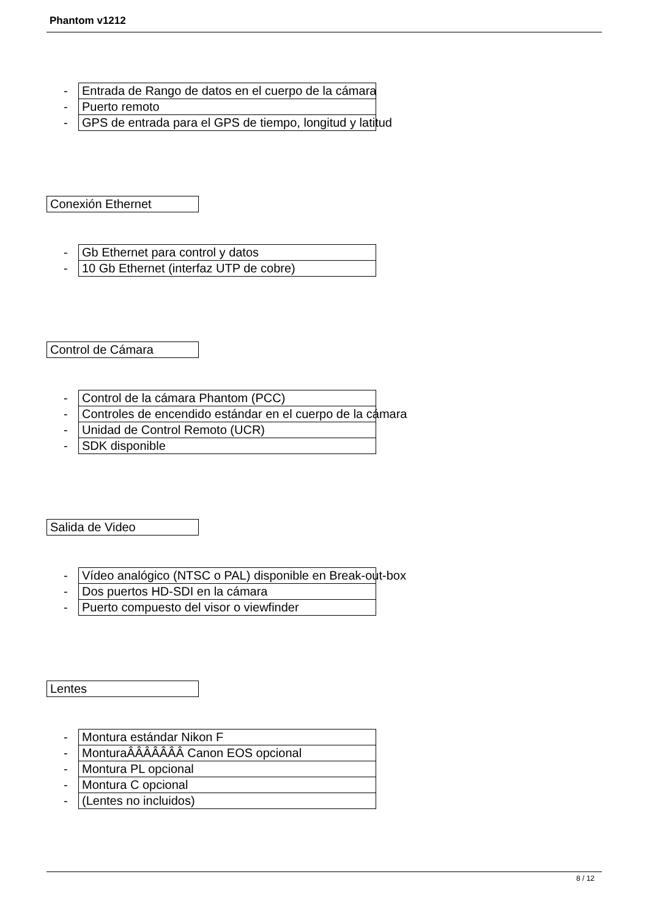Phantom v1212
| - | Entrada de Rango de datos en el cuerpo de la cámara |
| - | Puerto remoto |
| - | GPS de entrada para el GPS de tiempo, longitud y latitud |
Conexión Ethernet
| - | Gb Ethernet para control y datos |
| - | 10 Gb Ethernet (interfaz UTP de cobre) |
Control de Cámara
| - | Control de la cámara Phantom (PCC) |
| - | Controles de encendido estándar en el cuerpo de la cámara |
| - | Unidad de Control Remoto (UCR) |
| - | SDK disponible |
Salida de Video
| - | Vídeo analógico (NTSC o PAL) disponible en Break-out-box |
| - | Dos puertos HD-SDI en la cámara |
| - | Puerto compuesto del visor o viewfinder |
Lentes
| - | Montura estándar Nikon F |
| - | MonturaÂÂÂÂÂÂÂ Canon EOS opcional |
| - | Montura PL opcional |
| - | Montura C opcional |
| - | (Lentes no incluidos) |
8 / 12